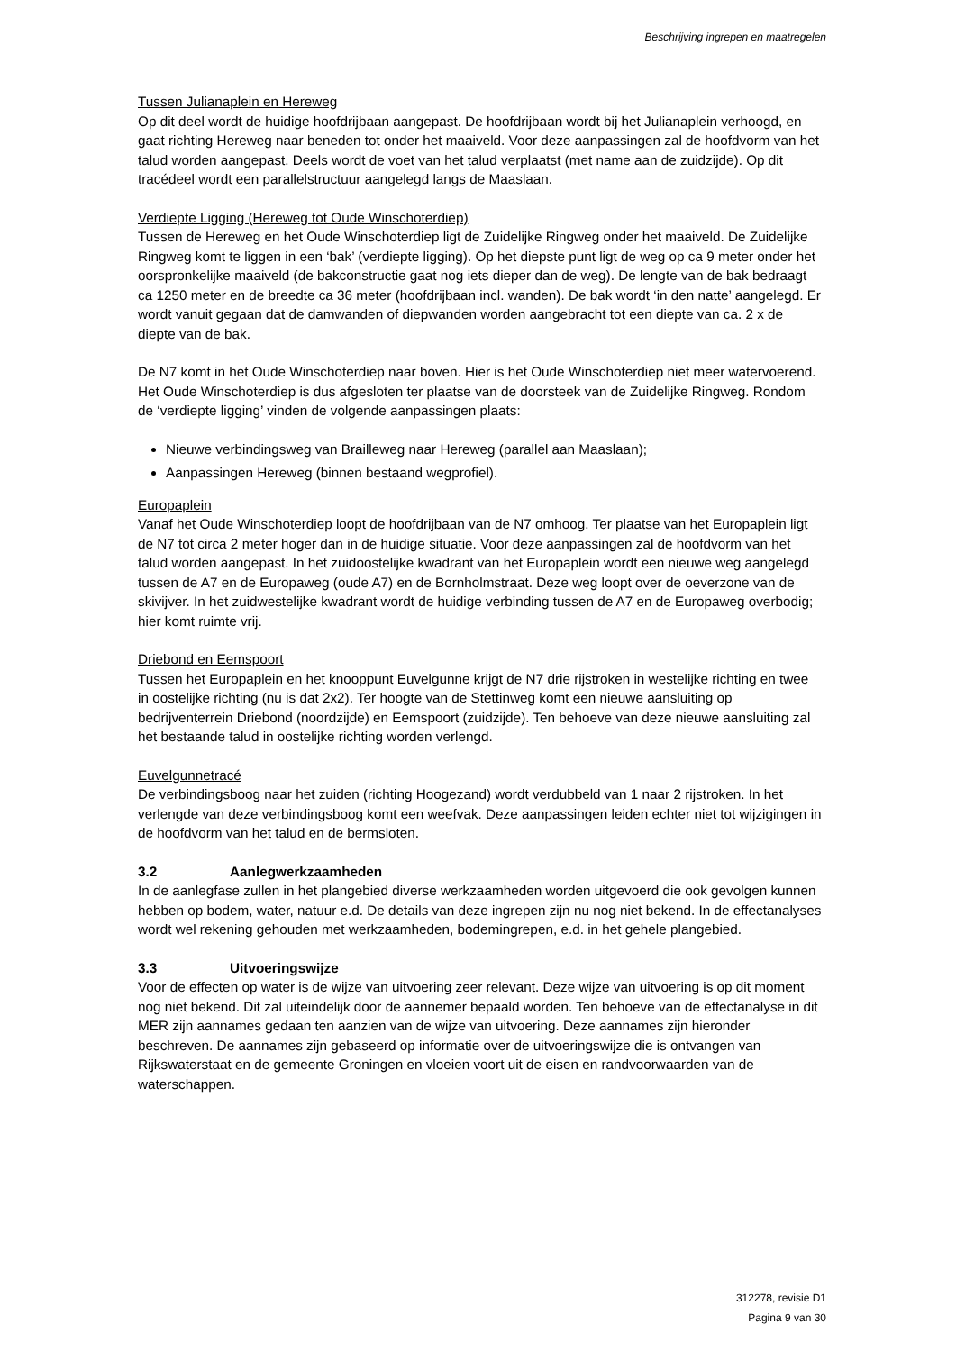Beschrijving ingrepen en maatregelen
Tussen Julianaplein en Hereweg
Op dit deel wordt de huidige hoofdrijbaan aangepast. De hoofdrijbaan wordt bij het Julianaplein verhoogd, en gaat richting Hereweg naar beneden tot onder het maaiveld. Voor deze aanpassingen zal de hoofdvorm van het talud worden aangepast. Deels wordt de voet van het talud verplaatst (met name aan de zuidzijde). Op dit tracédeel wordt een parallelstructuur aangelegd langs de Maaslaan.
Verdiepte Ligging (Hereweg tot Oude Winschoterdiep)
Tussen de Hereweg en het Oude Winschoterdiep ligt de Zuidelijke Ringweg onder het maaiveld. De Zuidelijke Ringweg komt te liggen in een ‘bak’ (verdiepte ligging). Op het diepste punt ligt de weg op ca 9 meter onder het oorspronkelijke maaiveld (de bakconstructie gaat nog iets dieper dan de weg). De lengte van de bak bedraagt ca 1250 meter en de breedte ca 36 meter (hoofdrijbaan incl. wanden). De bak wordt ‘in den natte’ aangelegd. Er wordt vanuit gegaan dat de damwanden of diepwanden worden aangebracht tot een diepte van ca. 2 x de diepte van de bak.
De N7 komt in het Oude Winschoterdiep naar boven. Hier is het Oude Winschoterdiep niet meer watervoerend. Het Oude Winschoterdiep is dus afgesloten ter plaatse van de doorsteek van de Zuidelijke Ringweg. Rondom de ‘verdiepte ligging’ vinden de volgende aanpassingen plaats:
Nieuwe verbindingsweg van Brailleweg naar Hereweg (parallel aan Maaslaan);
Aanpassingen Hereweg (binnen bestaand wegprofiel).
Europaplein
Vanaf het Oude Winschoterdiep loopt de hoofdrijbaan van de N7 omhoog. Ter plaatse van het Europaplein ligt de N7 tot circa 2 meter hoger dan in de huidige situatie. Voor deze aanpassingen zal de hoofdvorm van het talud worden aangepast. In het zuidoostelijke kwadrant van het Europaplein wordt een nieuwe weg aangelegd tussen de A7 en de Europaweg (oude A7) en de Bornholmstraat. Deze weg loopt over de oeverzone van de skivijver. In het zuidwestelijke kwadrant wordt de huidige verbinding tussen de A7 en de Europaweg overbodig; hier komt ruimte vrij.
Driebond en Eemspoort
Tussen het Europaplein en het knooppunt Euvelgunne krijgt de N7 drie rijstroken in westelijke richting en twee in oostelijke richting (nu is dat 2x2). Ter hoogte van de Stettinweg komt een nieuwe aansluiting op bedrijventerrein Driebond (noordzijde) en Eemspoort (zuidzijde). Ten behoeve van deze nieuwe aansluiting zal het bestaande talud in oostelijke richting worden verlengd.
Euvelgunnetracé
De verbindingsboog naar het zuiden (richting Hoogezand) wordt verdubbeld van 1 naar 2 rijstroken. In het verlengde van deze verbindingsboog komt een weefvak. Deze aanpassingen leiden echter niet tot wijzigingen in de hoofdvorm van het talud en de bermsloten.
3.2 Aanlegwerkzaamheden
In de aanlegfase zullen in het plangebied diverse werkzaamheden worden uitgevoerd die ook gevolgen kunnen hebben op bodem, water, natuur e.d. De details van deze ingrepen zijn nu nog niet bekend. In de effectanalyses wordt wel rekening gehouden met werkzaamheden, bodemingrepen, e.d. in het gehele plangebied.
3.3 Uitvoeringswijze
Voor de effecten op water is de wijze van uitvoering zeer relevant. Deze wijze van uitvoering is op dit moment nog niet bekend. Dit zal uiteindelijk door de aannemer bepaald worden. Ten behoeve van de effectanalyse in dit MER zijn aannames gedaan ten aanzien van de wijze van uitvoering. Deze aannames zijn hieronder beschreven. De aannames zijn gebaseerd op informatie over de uitvoeringswijze die is ontvangen van Rijkswaterstaat en de gemeente Groningen en vloeien voort uit de eisen en randvoorwaarden van de waterschappen.
312278, revisie D1
Pagina 9 van 30